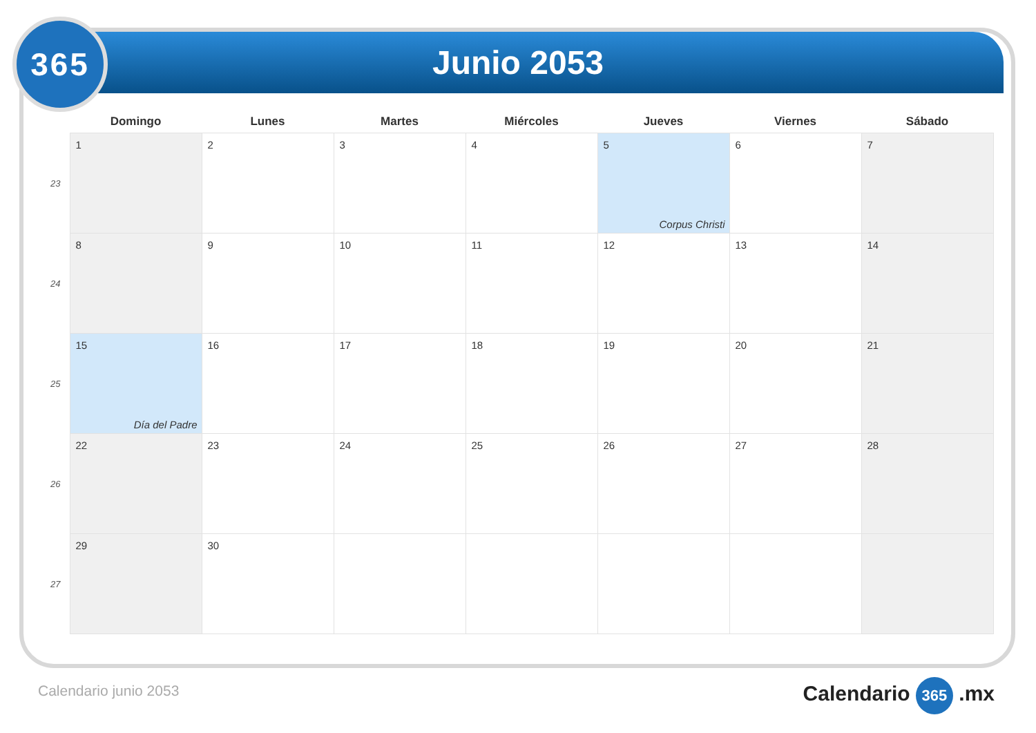Junio 2053
365
| | Domingo | Lunes | Martes | Miércoles | Jueves | Viernes | Sábado |
| --- | --- | --- | --- | --- | --- | --- | --- |
| 23 | 1 | 2 | 3 | 4 | 5 Corpus Christi | 6 | 7 |
| 24 | 8 | 9 | 10 | 11 | 12 | 13 | 14 |
| 25 | 15 Día del Padre | 16 | 17 | 18 | 19 | 20 | 21 |
| 26 | 22 | 23 | 24 | 25 | 26 | 27 | 28 |
| 27 | 29 | 30 | | | | | |
Calendario junio 2053 Calendario 365 .mx